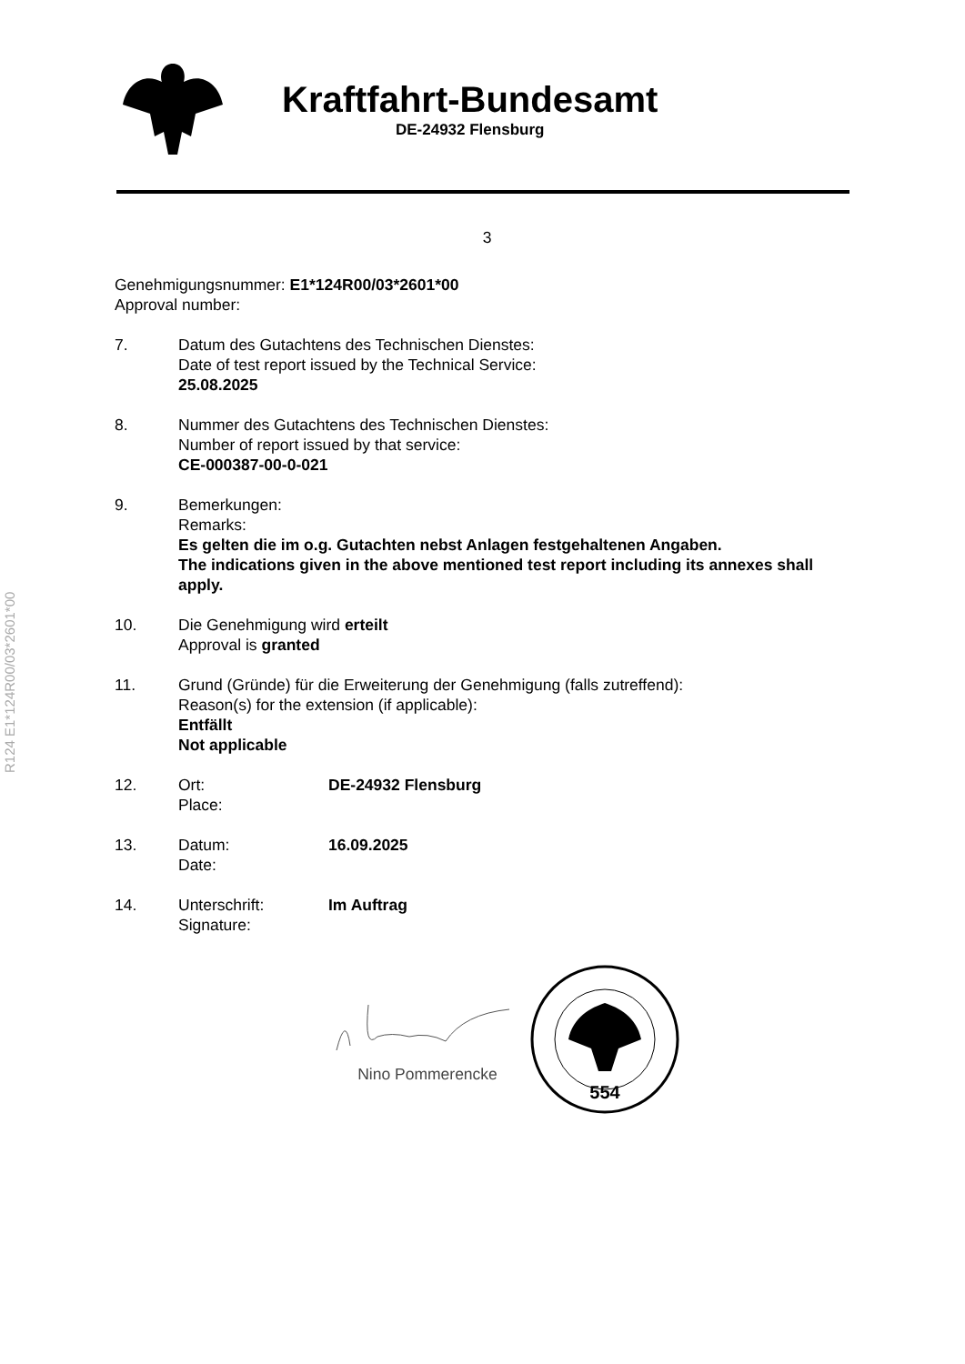R124 E1*124R00/03*2601*00
Kraftfahrt-Bundesamt
DE-24932 Flensburg
3
Genehmigungsnummer: E1*124R00/03*2601*00
Approval number:
7. Datum des Gutachtens des Technischen Dienstes:
Date of test report issued by the Technical Service:
25.08.2025
8. Nummer des Gutachtens des Technischen Dienstes:
Number of report issued by that service:
CE-000387-00-0-021
9. Bemerkungen:
Remarks:
Es gelten die im o.g. Gutachten nebst Anlagen festgehaltenen Angaben.
The indications given in the above mentioned test report including its annexes shall apply.
10. Die Genehmigung wird erteilt
Approval is granted
11. Grund (Gründe) für die Erweiterung der Genehmigung (falls zutreffend):
Reason(s) for the extension (if applicable):
Entfällt
Not applicable
12. Ort:
Place:
DE-24932 Flensburg
13. Datum:
Date:
16.09.2025
14. Unterschrift:
Signature:
Im Auftrag
Nino Pommerencke
554